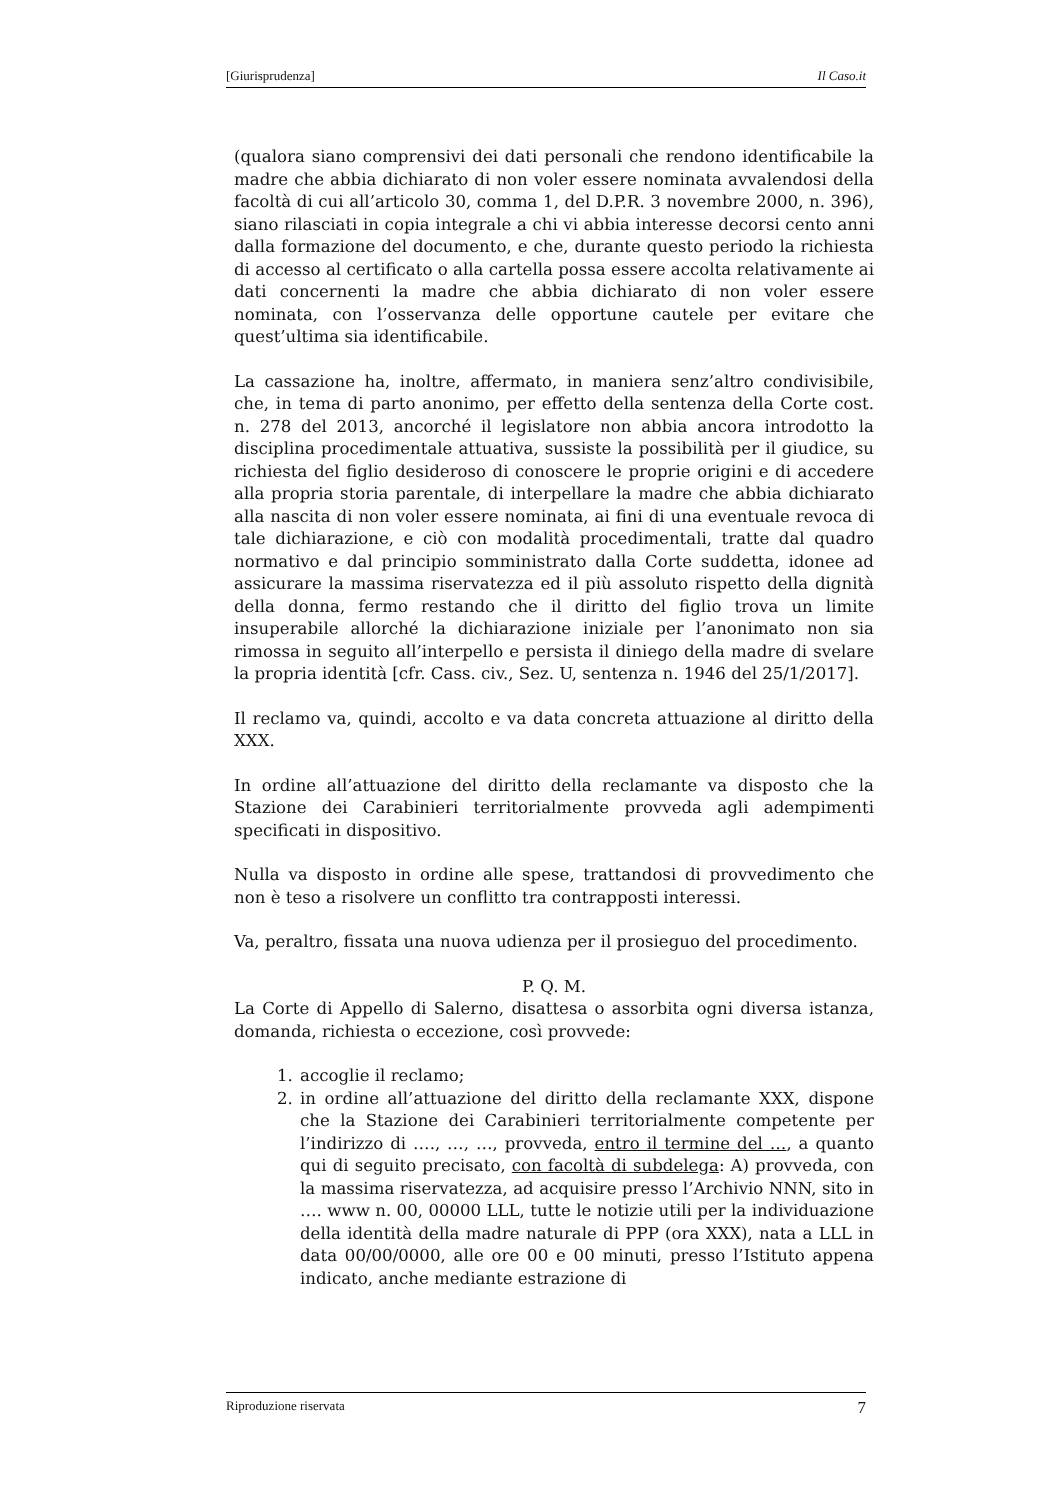[Giurisprudenza] Il Caso.it
(qualora siano comprensivi dei dati personali che rendono identificabile la madre che abbia dichiarato di non voler essere nominata avvalendosi della facoltà di cui all’articolo 30, comma 1, del D.P.R. 3 novembre 2000, n. 396), siano rilasciati in copia integrale a chi vi abbia interesse decorsi cento anni dalla formazione del documento, e che, durante questo periodo la richiesta di accesso al certificato o alla cartella possa essere accolta relativamente ai dati concernenti la madre che abbia dichiarato di non voler essere nominata, con l’osservanza delle opportune cautele per evitare che quest’ultima sia identificabile.
La cassazione ha, inoltre, affermato, in maniera senz’altro condivisibile, che, in tema di parto anonimo, per effetto della sentenza della Corte cost. n. 278 del 2013, ancorché il legislatore non abbia ancora introdotto la disciplina procedimentale attuativa, sussiste la possibilità per il giudice, su richiesta del figlio desideroso di conoscere le proprie origini e di accedere alla propria storia parentale, di interpellare la madre che abbia dichiarato alla nascita di non voler essere nominata, ai fini di una eventuale revoca di tale dichiarazione, e ciò con modalità procedimentali, tratte dal quadro normativo e dal principio somministrato dalla Corte suddetta, idonee ad assicurare la massima riservatezza ed il più assoluto rispetto della dignità della donna, fermo restando che il diritto del figlio trova un limite insuperabile allorché la dichiarazione iniziale per l’anonimato non sia rimossa in seguito all’interpello e persista il diniego della madre di svelare la propria identità [cfr. Cass. civ., Sez. U, sentenza n. 1946 del 25/1/2017].
Il reclamo va, quindi, accolto e va data concreta attuazione al diritto della XXX.
In ordine all’attuazione del diritto della reclamante va disposto che la Stazione dei Carabinieri territorialmente provveda agli adempimenti specificati in dispositivo.
Nulla va disposto in ordine alle spese, trattandosi di provvedimento che non è teso a risolvere un conflitto tra contrapposti interessi.
Va, peraltro, fissata una nuova udienza per il prosieguo del procedimento.
P. Q. M.
La Corte di Appello di Salerno, disattesa o assorbita ogni diversa istanza, domanda, richiesta o eccezione, così provvede:
1. accoglie il reclamo;
2. in ordine all’attuazione del diritto della reclamante XXX, dispone che la Stazione dei Carabinieri territorialmente competente per l’indirizzo di …., …, …, provveda, entro il termine del …, a quanto qui di seguito precisato, con facoltà di subdelega: A) provveda, con la massima riservatezza, ad acquisire presso l’Archivio NNN, sito in …. www n. 00, 00000 LLL, tutte le notizie utili per la individuazione della identità della madre naturale di PPP (ora XXX), nata a LLL in data 00/00/0000, alle ore 00 e 00 minuti, presso l’Istituto appena indicato, anche mediante estrazione di
Riproduzione riservata 7